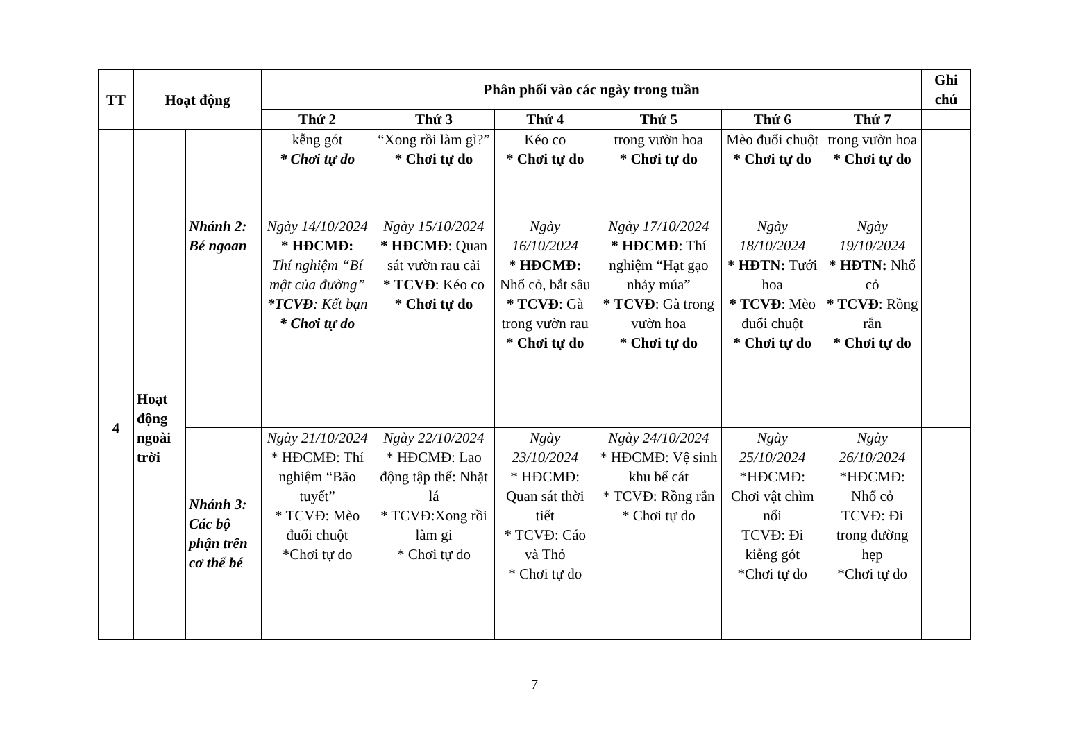| TT | Hoạt động | | Phân phối vào các ngày trong tuần | | | | | | Ghi chú |
| --- | --- | --- | --- | --- | --- | --- | --- | --- | --- |
| | | | Thứ 2 | Thứ 3 | Thứ 4 | Thứ 5 | Thứ 6 | Thứ 7 | |
| | | | kễng gót * Chơi tự do | “Xong rồi làm gì?” * Chơi tự do | Kéo co * Chơi tự do | trong vườn hoa * Chơi tự do | Mèo đuổi chuột * Chơi tự do | trong vườn hoa * Chơi tự do | |
| 4 | Hoạt động ngoài trời | Nhánh 2: Bé ngoan | Ngày 14/10/2024 * HĐCMĐ: Thí nghiệm “Bí mật của đường” *TCVĐ : Kết bạn * Chơi tự do | Ngày 15/10/2024 * HĐCMĐ : Quan sát vườn rau cải * TCVĐ : Kéo co * Chơi tự do | Ngày 16/10/2024 * HĐCMĐ: Nhổ cỏ, bắt sâu * TCVĐ : Gà trong vườn rau * Chơi tự do | Ngày 17/10/2024 * HĐCMĐ : Thí nghiệm “Hạt gạo nhảy múa” * TCVĐ : Gà trong vườn hoa * Chơi tự do | Ngày 18/10/2024 * HĐTN: Tưới hoa * TCVĐ : Mèo đuổi chuột * Chơi tự do | Ngày 19/10/2024 * HĐTN: Nhổ cỏ * TCVĐ : Rồng rắn * Chơi tự do | |
| | | Nhánh 3: Các bộ phận trên cơ thể bé | Ngày 21/10/2024 * HĐCMĐ: Thí nghiệm “Bão tuyết” * TCVĐ: Mèo đuổi chuột *Chơi tự do | Ngày 22/10/2024 * HĐCMĐ: Lao động tập thể: Nhặt lá * TCVĐ:Xong rồi làm gi * Chơi tự do | Ngày 23/10/2024 * HĐCMĐ: Quan sát thời tiết * TCVĐ: Cáo và Thỏ * Chơi tự do | Ngày 24/10/2024 * HĐCMĐ: Vệ sinh khu bể cát * TCVĐ: Rồng rắn * Chơi tự do | Ngày 25/10/2024 *HĐCMĐ: Chơi vật chìm nổi TCVĐ: Đi kiễng gót *Chơi tự do | Ngày 26/10/2024 *HĐCMĐ: Nhổ cỏ TCVĐ: Đi trong đường hẹp *Chơi tự do | |
7